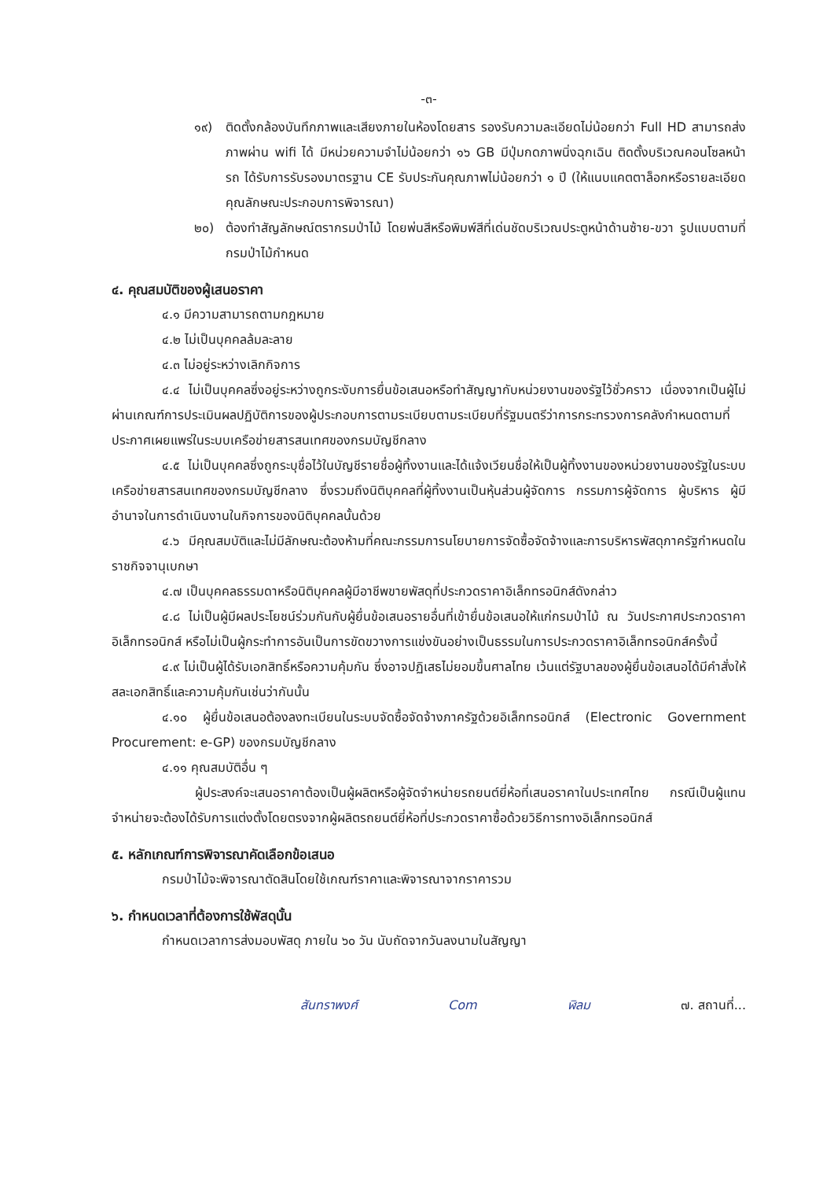-๓-
๑๙) ติดตั้งกล้องบันทึกภาพและเสียงภายในห้องโดยสาร รองรับความละเอียดไม่น้อยกว่า Full HD สามารถส่งภาพผ่าน wifi ได้ มีหน่วยความจำไม่น้อยกว่า ๑๖ GB มีปุ่มกดภาพนิ่งฉุกเฉิน ติดตั้งบริเวณคอนโซลหน้ารถ ได้รับการรับรองมาตรฐาน CE รับประกันคุณภาพไม่น้อยกว่า ๑ ปี (ให้แนบแคตตาล็อกหรือรายละเอียดคุณลักษณะประกอบการพิจารณา)
๒๐) ต้องทำสัญลักษณ์ตรากรมป่าไม้ โดยพ่นสีหรือพิมพ์สีที่เด่นชัดบริเวณประตูหน้าด้านซ้าย-ขวา รูปแบบตามที่กรมป่าไม้กำหนด
๔. คุณสมบัติของผู้เสนอราคา
๔.๑ มีความสามารถตามกฎหมาย
๔.๒ ไม่เป็นบุคคลล้มละลาย
๔.๓ ไม่อยู่ระหว่างเลิกกิจการ
๔.๔ ไม่เป็นบุคคลซึ่งอยู่ระหว่างถูกระงับการยื่นข้อเสนอหรือทำสัญญากับหน่วยงานของรัฐไว้ชั่วคราว เนื่องจากเป็นผู้ไม่ผ่านเกณฑ์การประเมินผลปฏิบัติการของผู้ประกอบการตามระเบียบตามระเบียบที่รัฐมนตรีว่าการกระทรวงการคลังกำหนดตามที่ประกาศเผยแพร่ในระบบเครือข่ายสารสนเทศของกรมบัญชีกลาง
๔.๕ ไม่เป็นบุคคลซึ่งถูกระบุชื่อไว้ในบัญชีรายชื่อผู้ทิ้งงานและได้แจ้งเวียนชื่อให้เป็นผู้ทิ้งงานของหน่วยงานของรัฐในระบบเครือข่ายสารสนเทศของกรมบัญชีกลาง ซึ่งรวมถึงนิติบุคคลที่ผู้ทิ้งงานเป็นหุ้นส่วนผู้จัดการ กรรมการผู้จัดการ ผู้บริหาร ผู้มีอำนาจในการดำเนินงานในกิจการของนิติบุคคลนั้นด้วย
๔.๖ มีคุณสมบัติและไม่มีลักษณะต้องห้ามที่คณะกรรมการนโยบายการจัดซื้อจัดจ้างและการบริหารพัสดุภาครัฐกำหนดในราชกิจจานุเบกษา
๔.๗ เป็นบุคคลธรรมดาหรือนิติบุคคลผู้มีอาชีพขายพัสดุที่ประกวดราคาอิเล็กทรอนิกส์ดังกล่าว
๔.๘ ไม่เป็นผู้มีผลประโยชน์ร่วมกันกับผู้ยื่นข้อเสนอรายอื่นที่เข้ายื่นข้อเสนอให้แก่กรมป่าไม้ ณ วันประกาศประกวดราคาอิเล็กทรอนิกส์ หรือไม่เป็นผู้กระทำการอันเป็นการขัดขวางการแข่งขันอย่างเป็นธรรมในการประกวดราคาอิเล็กทรอนิกส์ครั้งนี้
๔.๙ ไม่เป็นผู้ได้รับเอกสิทธิ์หรือความคุ้มกัน ซึ่งอาจปฏิเสธไม่ยอมขึ้นศาลไทย เว้นแต่รัฐบาลของผู้ยื่นข้อเสนอได้มีคำสั่งให้สละเอกสิทธิ์และความคุ้มกันเช่นว่ากันนั้น
๔.๑๐ ผู้ยื่นข้อเสนอต้องลงทะเบียนในระบบจัดซื้อจัดจ้างภาครัฐด้วยอิเล็กทรอนิกส์ (Electronic Government Procurement: e-GP) ของกรมบัญชีกลาง
๔.๑๑ คุณสมบัติอื่น ๆ
ผู้ประสงค์จะเสนอราคาต้องเป็นผู้ผลิตหรือผู้จัดจำหน่ายรถยนต์ยี่ห้อที่เสนอราคาในประเทศไทย กรณีเป็นผู้แทนจำหน่ายจะต้องได้รับการแต่งตั้งโดยตรงจากผู้ผลิตรถยนต์ยี่ห้อที่ประกวดราคาซื้อด้วยวิธีการทางอิเล็กทรอนิกส์
๕. หลักเกณฑ์การพิจารณาคัดเลือกข้อเสนอ
กรมป่าไม้จะพิจารณาตัดสินโดยใช้เกณฑ์ราคาและพิจารณาจากราคารวม
๖. กำหนดเวลาที่ต้องการใช้พัสดุนั้น
กำหนดเวลาการส่งมอบพัสดุ ภายใน ๖๐ วัน นับถัดจากวันลงนามในสัญญา
สันทราพงศ์ Com ฬิลม ๗. สถานที่...